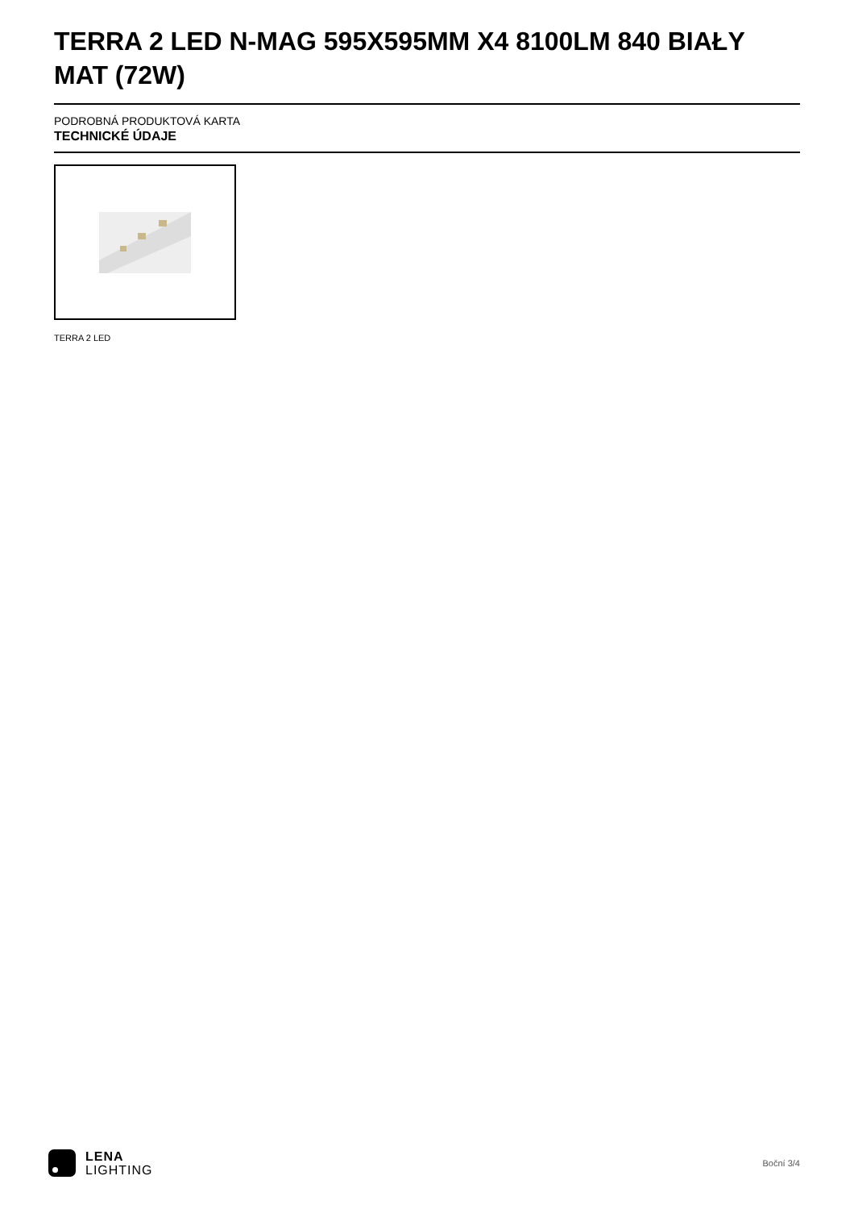TERRA 2 LED N-MAG 595X595MM X4 8100LM 840 BIAŁY MAT (72W)
PODROBNÁ PRODUKTOVÁ KARTA
TECHNICKÉ ÚDAJE
TERRA 2 LED
LENA
LIGHTING
Boční 3/4